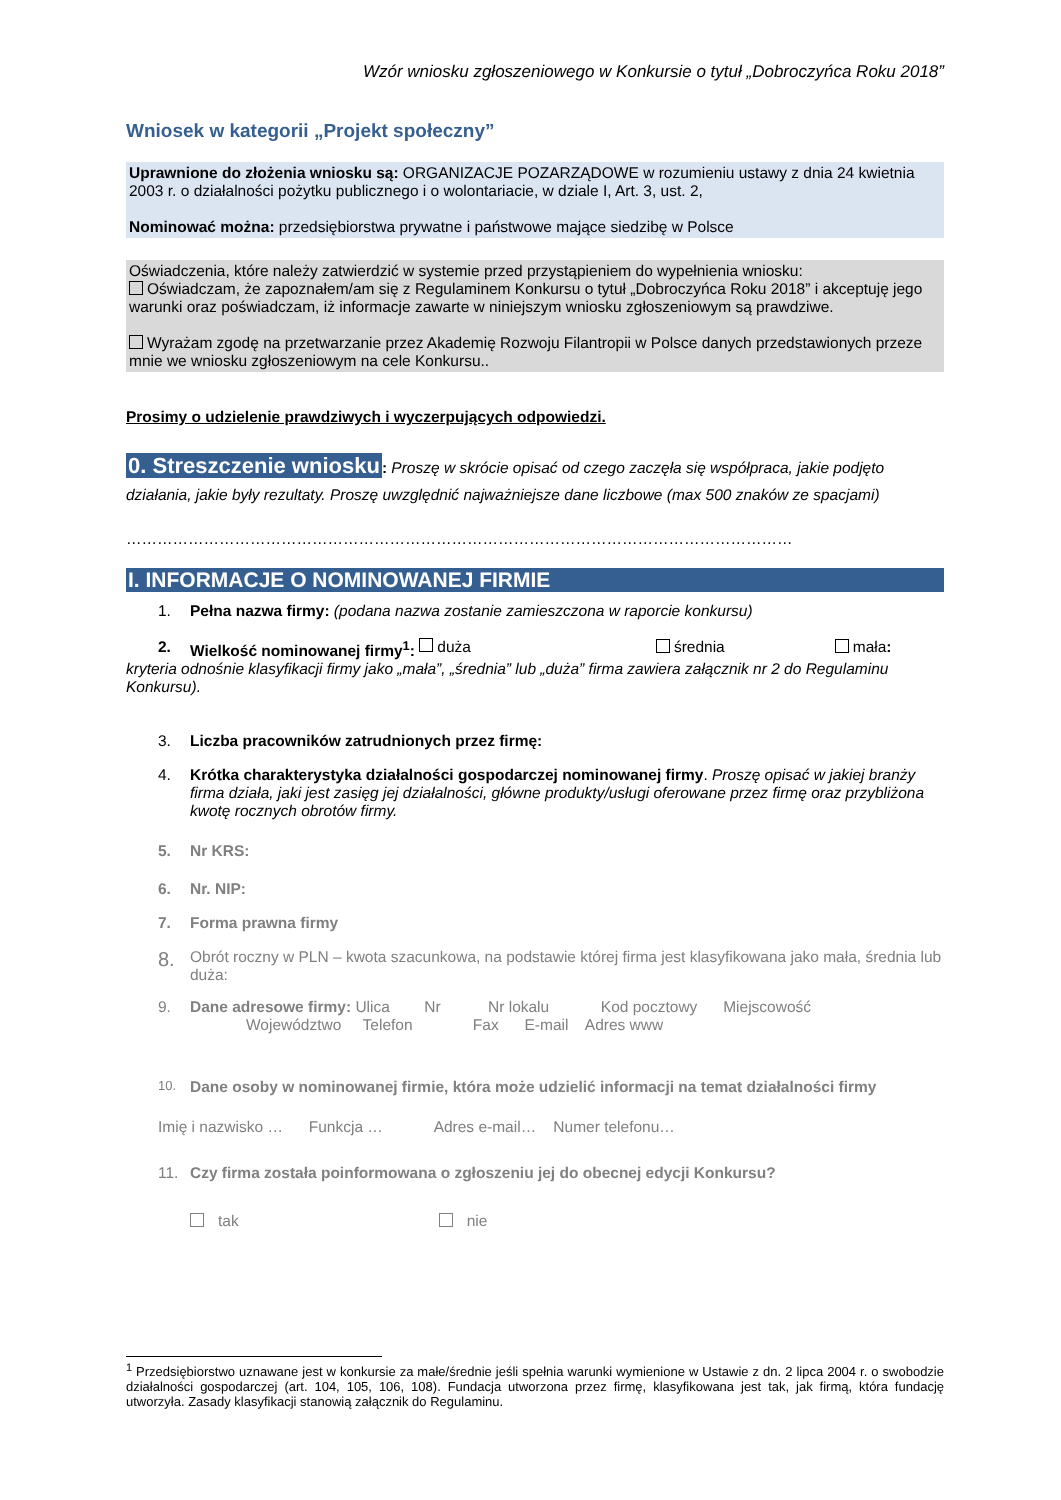Wzór wniosku zgłoszeniowego w Konkursie o tytuł „Dobroczyńca Roku 2018”
Wniosek w kategorii „Projekt społeczny”
Uprawnione do złożenia wniosku są: ORGANIZACJE POZARZĄDOWE w rozumieniu ustawy z dnia 24 kwietnia 2003 r. o działalności pożytku publicznego i o wolontariacie, w dziale I, Art. 3, ust. 2,
Nominować można: przedsiębiorstwa prywatne i państwowe mające siedzibę w Polsce
Oświadczenia, które należy zatwierdzić w systemie przed przystąpieniem do wypełnienia wniosku:
Oświadczam, że zapoznałem/am się z Regulaminem Konkursu o tytuł „Dobroczyńca Roku 2018” i akceptuję jego warunki oraz poświadczam, iż informacje zawarte w niniejszym wniosku zgłoszeniowym są prawdziwe.
Wyrażam zgodę na przetwarzanie przez Akademię Rozwoju Filantropii w Polsce danych przedstawionych przeze mnie we wniosku zgłoszeniowym na cele Konkursu..
Prosimy o udzielenie prawdziwych i wyczerpujących odpowiedzi.
0. Streszczenie wniosku: Proszę w skrócie opisać od czego zaczęła się współpraca, jakie podjęto działania, jakie były rezultaty. Proszę uwzględnić najważniejsze dane liczbowe (max 500 znaków ze spacjami)
…………………………………………………………………………………………………………………
I. INFORMACJE O NOMINOWANEJ FIRMIE
1. Pełna nazwa firmy: (podana nazwa zostanie zamieszczona w raporcie konkursu)
2. Wielkość nominowanej firmy<sup>1</sup>: duża średnia mała:
kryteria odnośnie klasyfikacji firmy jako „mała”, „średnia” lub „duża” firma zawiera załącznik nr 2 do Regulaminu Konkursu).
3. Liczba pracowników zatrudnionych przez firmę:
4. Krótka charakterystyka działalności gospodarczej nominowanej firmy. Proszę opisać w jakiej branży firma działa, jaki jest zasięg jej działalności, główne produkty/usługi oferowane przez firmę oraz przybliżona kwotę rocznych obrotów firmy.
5. Nr KRS:
6. Nr. NIP:
7. Forma prawna firmy
8. Obrót roczny w PLN – kwota szacunkowa, na podstawie której firma jest klasyfikowana jako mała, średnia lub duża:
9. Dane adresowe firmy: Ulica Nr Nr lokalu Kod pocztowy Miejscowość
Województwo Telefon Fax E-mail Adres www
10. Dane osoby w nominowanej firmie, która może udzielić informacji na temat działalności firmy
Imię i nazwisko … Funkcja … Adres e-mail… Numer telefonu…
11. Czy firma została poinformowana o zgłoszeniu jej do obecnej edycji Konkursu?
tak nie
<sup>1</sup> Przedsiębiorstwo uznawane jest w konkursie za małe/średnie jeśli spełnia warunki wymienione w Ustawie z dn. 2 lipca 2004 r. o swobodzie działalności gospodarczej (art. 104, 105, 106, 108). Fundacja utworzona przez firmę, klasyfikowana jest tak, jak firmą, która fundację utworzyła. Zasady klasyfikacji stanowią załącznik do Regulaminu.